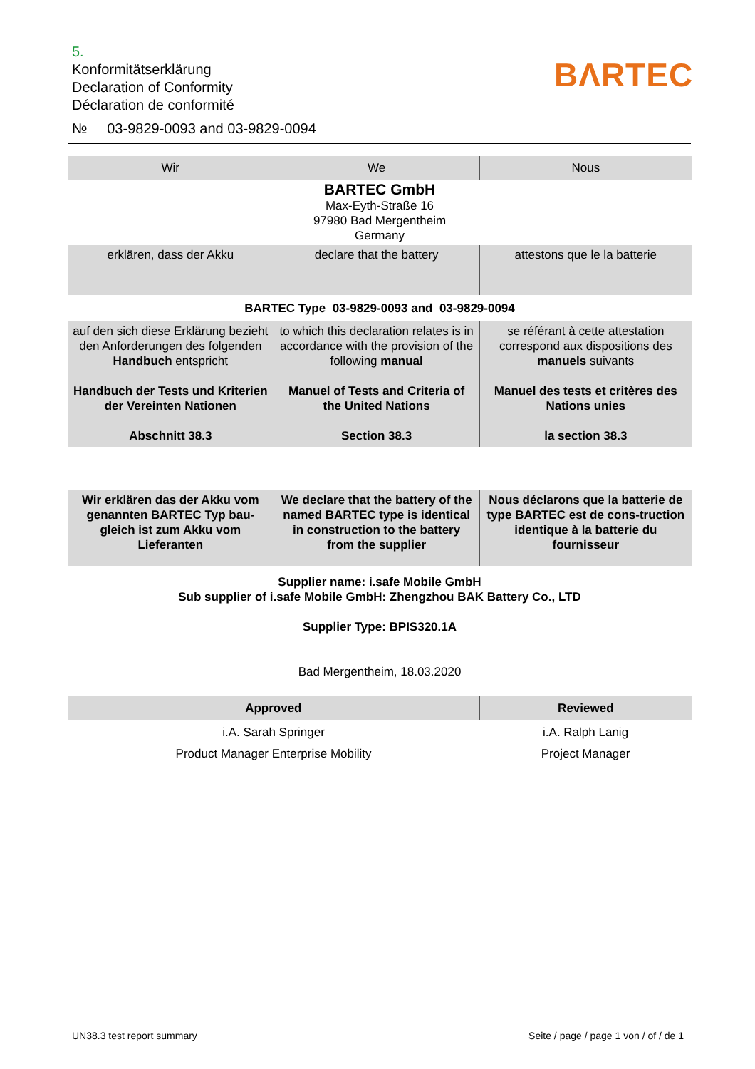5.
Konformitätserklärung
Declaration of Conformity
Déclaration de conformité
№ 03-9829-0093 and 03-9829-0094
BΛRTEC
| Wir | We | Nous |
| BARTEC GmbH Max-Eyth-Straße 16 97980 Bad Mergentheim Germany | | |
| erklären, dass der Akku | declare that the battery | attestons que le la batterie |
| BARTEC Type 03-9829-0093 and 03-9829-0094 | | |
| auf den sich diese Erklärung bezieht den Anforderungen des folgenden Handbuch entspricht Handbuch der Tests und Kriterien der Vereinten Nationen Abschnitt 38.3 | to which this declaration relates is in accordance with the provision of the following manual Manuel of Tests and Criteria of the United Nations Section 38.3 | se référant à cette attestation correspond aux dispositions des manuels suivants Manuel des tests et critères des Nations unies la section 38.3 |
| Wir erklären das der Akku vom genannten BARTEC Typ bau-gleich ist zum Akku vom Lieferanten | We declare that the battery of the named BARTEC type is identical in construction to the battery from the supplier | Nous déclarons que la batterie de type BARTEC est de cons-truction identique à la batterie du fournisseur |
| Supplier name: i.safe Mobile GmbH Sub supplier of i.safe Mobile GmbH: Zhengzhou BAK Battery Co., LTD Supplier Type: BPIS320.1A Bad Mergentheim, 18.03.2020 | | |
| Approved | | Reviewed |
| i.A. Sarah Springer Product Manager Enterprise Mobility | | i.A. Ralph Lanig Project Manager |
UN38.3 test report summary
Seite / page / page 1 von / of / de 1